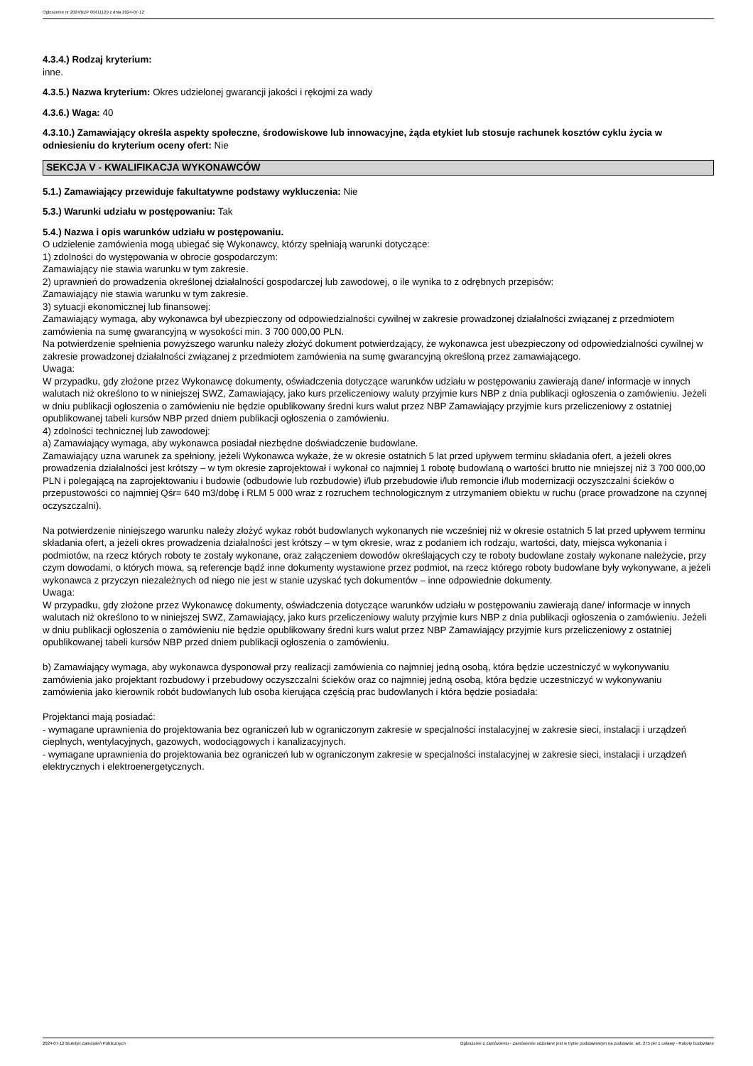Ogłoszenie nr 2024/BZP 00411129 z dnia 2024-07-12
4.3.4.) Rodzaj kryterium:
inne.
4.3.5.) Nazwa kryterium: Okres udzielonej gwarancji jakości i rękojmi za wady
4.3.6.) Waga: 40
4.3.10.) Zamawiający określa aspekty społeczne, środowiskowe lub innowacyjne, żąda etykiet lub stosuje rachunek kosztów cyklu życia w odniesieniu do kryterium oceny ofert: Nie
SEKCJA V - KWALIFIKACJA WYKONAWCÓW
5.1.) Zamawiający przewiduje fakultatywne podstawy wykluczenia: Nie
5.3.) Warunki udziału w postępowaniu: Tak
5.4.) Nazwa i opis warunków udziału w postępowaniu.
O udzielenie zamówienia mogą ubiegać się Wykonawcy, którzy spełniają warunki dotyczące:
1) zdolności do występowania w obrocie gospodarczym:
Zamawiający nie stawia warunku w tym zakresie.
2) uprawnień do prowadzenia określonej działalności gospodarczej lub zawodowej, o ile wynika to z odrębnych przepisów:
Zamawiający nie stawia warunku w tym zakresie.
3) sytuacji ekonomicznej lub finansowej:
Zamawiający wymaga, aby wykonawca był ubezpieczony od odpowiedzialności cywilnej w zakresie prowadzonej działalności związanej z przedmiotem zamówienia na sumę gwarancyjną w wysokości min. 3 700 000,00 PLN.
Na potwierdzenie spełnienia powyższego warunku należy złożyć dokument potwierdzający, że wykonawca jest ubezpieczony od odpowiedzialności cywilnej w zakresie prowadzonej działalności związanej z przedmiotem zamówienia na sumę gwarancyjną określoną przez zamawiającego.
Uwaga:
W przypadku, gdy złożone przez Wykonawcę dokumenty, oświadczenia dotyczące warunków udziału w postępowaniu zawierają dane/ informacje w innych walutach niż określono to w niniejszej SWZ, Zamawiający, jako kurs przeliczeniowy waluty przyjmie kurs NBP z dnia publikacji ogłoszenia o zamówieniu. Jeżeli w dniu publikacji ogłoszenia o zamówieniu nie będzie opublikowany średni kurs walut przez NBP Zamawiający przyjmie kurs przeliczeniowy z ostatniej opublikowanej tabeli kursów NBP przed dniem publikacji ogłoszenia o zamówieniu.
4) zdolności technicznej lub zawodowej:
a) Zamawiający wymaga, aby wykonawca posiadał niezbędne doświadczenie budowlane.
Zamawiający uzna warunek za spełniony, jeżeli Wykonawca wykaże, że w okresie ostatnich 5 lat przed upływem terminu składania ofert, a jeżeli okres prowadzenia działalności jest krótszy – w tym okresie zaprojektował i wykonał co najmniej 1 robotę budowlaną o wartości brutto nie mniejszej niż 3 700 000,00 PLN i polegającą na zaprojektowaniu i budowie (odbudowie lub rozbudowie) i/lub przebudowie i/lub remoncie i/lub modernizacji oczyszczalni ścieków o przepustowości co najmniej Qśr= 640 m3/dobę i RLM 5 000 wraz z rozruchem technologicznym z utrzymaniem obiektu w ruchu (prace prowadzone na czynnej oczyszczalni).
Na potwierdzenie niniejszego warunku należy złożyć wykaz robót budowlanych wykonanych nie wcześniej niż w okresie ostatnich 5 lat przed upływem terminu składania ofert, a jeżeli okres prowadzenia działalności jest krótszy – w tym okresie, wraz z podaniem ich rodzaju, wartości, daty, miejsca wykonania i podmiotów, na rzecz których roboty te zostały wykonane, oraz załączeniem dowodów określających czy te roboty budowlane zostały wykonane należycie, przy czym dowodami, o których mowa, są referencje bądź inne dokumenty wystawione przez podmiot, na rzecz którego roboty budowlane były wykonywane, a jeżeli wykonawca z przyczyn niezależnych od niego nie jest w stanie uzyskać tych dokumentów – inne odpowiednie dokumenty.
Uwaga:
W przypadku, gdy złożone przez Wykonawcę dokumenty, oświadczenia dotyczące warunków udziału w postępowaniu zawierają dane/ informacje w innych walutach niż określono to w niniejszej SWZ, Zamawiający, jako kurs przeliczeniowy waluty przyjmie kurs NBP z dnia publikacji ogłoszenia o zamówieniu. Jeżeli w dniu publikacji ogłoszenia o zamówieniu nie będzie opublikowany średni kurs walut przez NBP Zamawiający przyjmie kurs przeliczeniowy z ostatniej opublikowanej tabeli kursów NBP przed dniem publikacji ogłoszenia o zamówieniu.
b) Zamawiający wymaga, aby wykonawca dysponował przy realizacji zamówienia co najmniej jedną osobą, która będzie uczestniczyć w wykonywaniu zamówienia jako projektant rozbudowy i przebudowy oczyszczalni ścieków oraz co najmniej jedną osobą, która będzie uczestniczyć w wykonywaniu zamówienia jako kierownik robót budowlanych lub osoba kierująca częścią prac budowlanych i która będzie posiadała:
Projektanci mają posiadać:
- wymagane uprawnienia do projektowania bez ograniczeń lub w ograniczonym zakresie w specjalności instalacyjnej w zakresie sieci, instalacji i urządzeń cieplnych, wentylacyjnych, gazowych, wodociągowych i kanalizacyjnych.
- wymagane uprawnienia do projektowania bez ograniczeń lub w ograniczonym zakresie w specjalności instalacyjnej w zakresie sieci, instalacji i urządzeń elektrycznych i elektroenergetycznych.
2024-07-12 Biuletyn Zamówień Publicznych Ogłoszenie o zamówieniu - Zamówienie udzielane jest w trybie podstawowym na podstawie: art. 275 pkt 1 ustawy - Roboty budowlane